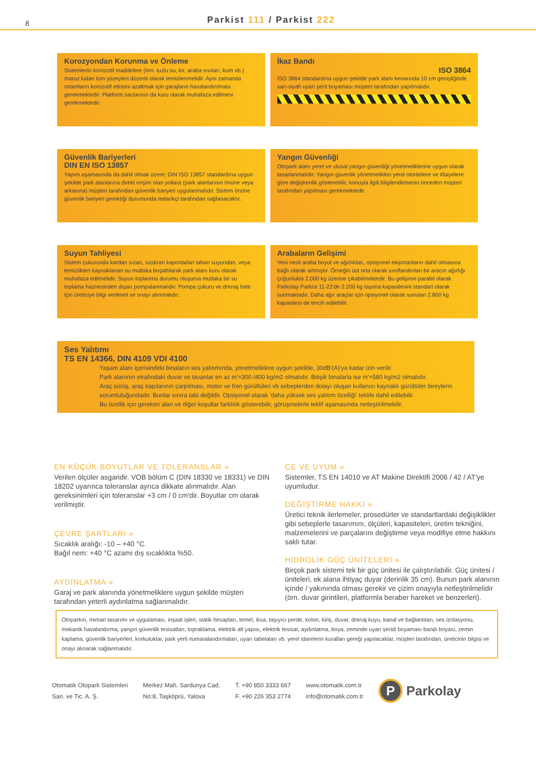8
Parkist 111 / Parkist 222
Korozyondan Korunma ve Önleme
Sistemlerin korozotif maddelere (örn. tuzlu su, kir, araba sıvıları, kum vb.) maruz kalan tüm yüzeyleri düzenli olarak temizlenmelidir. Aynı zamanda ortamların korozotif etkisini azaltmak için garajların havalandırılması gerekmektedir. Platform saclarının da kuru olarak muhafaza edilmesi gerekmektedir.
İkaz Bandı
ISO 3864
ISO 3864 standardına uygun şekilde park alanı kenarında 10 cm genişliğinde sarı-siyah uyarı şerit boyaması müşteri tarafından yapılmalıdır.
Güvenlik Bariyerleri
DIN EN ISO 13857
Yapım aşamasında da dahil olmak üzere; DIN ISO 13857 standardına uygun şekilde park alanlarına direkt erişim olan yollara (park alanlarının önüne veya arkasına) müşteri tarafından güvenlik bariyeri uygulanmalıdır. Sistem önüne güvenlik bariyeri gerektiği durumunda tedarikçi tarafından sağlanacaktır.
Yangın Güvenliği
Otopark alanı yerel ve ulusal yangın güvenliği yönetmeliklerine uygun olarak tasarlanmalıdır. Yangın güvenlik yönetmelikleri yerel otoritelere ve itfaiyelere göre değişkenlik gösterebilir; konuyla ilgili bilgilendirmenin önceden müşteri tarafından yapılması gerekmektedir.
Suyun Tahliyesi
Sistem çukurunda kardan sızan, sızdıran kaportadan taban suyundan, veya temizlikten kaynaklanan su mutlaka boşaltılarak park alanı kuru olarak muhafaza edilmelidir. Suyun toplanma durumu oluşursa mutlaka bir su toplama haznesinden dışarı pompalanmalıdır. Pompa çukuru ve drenaj hattı için üreticiye bilgi verilmeli ve onayı alınmalıdır.
Arabaların Gelişimi
Yeni nesil araba boyut ve ağırlıkları, opsiyonel ekipmanların dahil olmasına bağlı olarak artmıştır. Örneğin üst orta olarak sınıflandırılan bir aracın ağırlığı çoğunlukla 2.000 kg üzerine çıkabilmektedir. Bu gelişime paralel olarak Parkolay Parkist 11-22'de 2.200 kg taşıma kapasitesini standart olarak sunmaktadır. Daha ağır araçlar için opsiyonel olarak sunulan 2.800 kg kapasitesi de tercih edilebilir.
Ses Yalıtımı
TS EN 14366, DIN 4109 VDI 4100
Yaşam alanı içerisindeki binaların ses yalıtımında, yönetmeliklere uygun şekilde, 30dB'(A)'ya kadar izin verilir.
Park alanının etrafındaki duvar ve tavanlar en az m'=300 /400 kg/m2 olmalıdır. Bitişik binalarla ise m'=580 kg/m2 olmalıdır.
Araç sürüş, araç kapılarının çarpılması, motor ve fren gürültüleri vb sebeplerden dolayı oluşan kullanıcı kaynaklı gürültüler bireylerin sorumluluğundadır. Bunlar sınıra tabi değildir. Opsiyonel olarak 'daha yüksek ses yalıtım özelliği' teklife dahil edilebilir.
Bu özellik için gereken alan ve diğer koşullar farklılık gösterebilir, görüşmelerle teklif aşamasında netleştirilmelidir.
EN KÜÇÜK BOYUTLAR VE TOLERANSLAR »
Verilen ölçüler asgaridir. VOB bölüm C (DIN 18330 ve 18331) ve DIN 18202 uyarınca toleranslar ayrıca dikkate alınmalıdır. Alan gereksinimleri için toleranslar +3 cm / 0 cm'dir. Boyutlar cm olarak verilmiştir.
ÇEVRE ŞARTLARI »
Sıcaklık aralığı: -10 – +40 °C.
Bağıl nem: +40 °C azami dış sıcaklıkta %50.
AYDINLATMA »
Garaj ve park alanında yönetmeliklere uygun şekilde müşteri tarafından yeterli aydınlatma sağlanmalıdır.
CE VE UYUM »
Sistemler, TS EN 14010 ve AT Makine Direktifi 2006 / 42 / AT'ye uyumludur.
DEĞİŞTİRME HAKKI »
Üretici teknik ilerlemeler, prosedürler ve standartlardaki değişiklikler gibi sebeplerle tasarımını, ölçüleri, kapasiteleri, üretim tekniğini, malzemelerini ve parçalarını değiştirme veya modifiye etme hakkını saklı tutar.
HİDROLİK GÜÇ ÜNİTELERİ »
Birçok park sistemi tek bir güç ünitesi ile çalıştırılabilir. Güç ünitesi / üniteleri, ek alana ihtiyaç duyar (derinlik 35 cm). Bunun park alanının içinde / yakınında olması gerekir ve çizim onayıyla netleştirilmelidir (örn. duvar girintileri, platformla beraber hareket ve benzerleri).
Otoparkın, mimari tasarımı ve uygulaması, inşaat işleri, statik hesapları, temel, iksa, taşıyıcı perde, kolon, kiriş, duvar, drenaj kuyu, kanal ve bağlantıları, ses izolasyonu, mekanik havalandırma, yangın güvenlik tesisatları, topraklama, elektrik alt yapısı, elektrik tesisat, aydınlatma, boya, zeminde uyarı şeridi boyaması bandı boyası, zemin kaplama, güvenlik bariyerleri, korkuluklar, park yerli numaralandırmaları, uyarı tabelaları vb. yerel idarelerin kuralları gereği yapılacaklar, müşteri tarafından, üreticinin bilgisi ve onayı alınarak sağlanmalıdır.
Otomatik Otopark Sistemleri
San. ve Tic. A. Ş.
Merkez Mah. Sardunya Cad.
No:8, Taşköprü, Yalova
T. +90 850 3333 667
F. +90 226 353 2774
www.otomatik.com.tr
info@otomatik.com.tr
P Parkolay